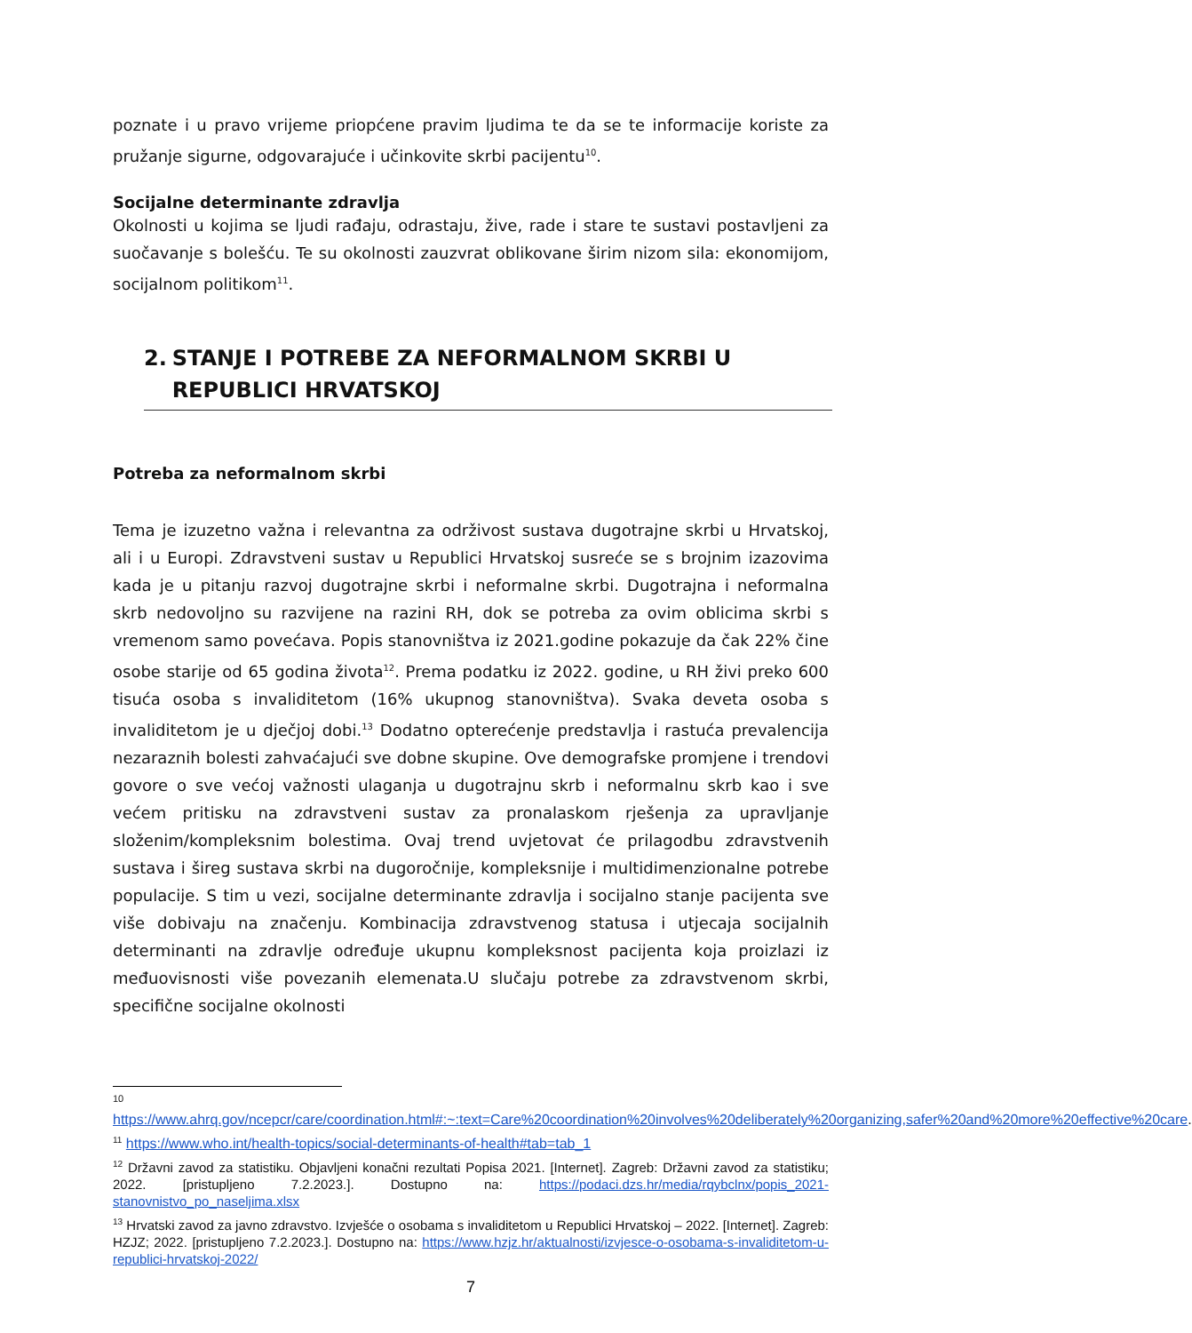poznate i u pravo vrijeme priopćene pravim ljudima te da se te informacije koriste za pružanje sigurne, odgovarajuće i učinkovite skrbi pacijentu<sup>10</sup>.
Socijalne determinante zdravlja
Okolnosti u kojima se ljudi rađaju, odrastaju, žive, rade i stare te sustavi postavljeni za suočavanje s bolešću. Te su okolnosti zauzvrat oblikovane širim nizom sila: ekonomijom, socijalnom politikom<sup>11</sup>.
2. STANJE I POTREBE ZA NEFORMALNOM SKRBI U REPUBLICI HRVATSKOJ
Potreba za neformalnom skrbi
Tema je izuzetno važna i relevantna za održivost sustava dugotrajne skrbi u Hrvatskoj, ali i u Europi. Zdravstveni sustav u Republici Hrvatskoj susreće se s brojnim izazovima kada je u pitanju razvoj dugotrajne skrbi i neformalne skrbi. Dugotrajna i neformalna skrb nedovoljno su razvijene na razini RH, dok se potreba za ovim oblicima skrbi s vremenom samo povećava. Popis stanovništva iz 2021.godine pokazuje da čak 22% čine osobe starije od 65 godina života<sup>12</sup>. Prema podatku iz 2022. godine, u RH živi preko 600 tisuća osoba s invaliditetom (16% ukupnog stanovništva). Svaka deveta osoba s invaliditetom je u dječjoj dobi.<sup>13</sup> Dodatno opterećenje predstavlja i rastuća prevalencija nezaraznih bolesti zahvaćajući sve dobne skupine. Ove demografske promjene i trendovi govore o sve većoj važnosti ulaganja u dugotrajnu skrb i neformalnu skrb kao i sve većem pritisku na zdravstveni sustav za pronalaskom rješenja za upravljanje složenim/kompleksnim bolestima. Ovaj trend uvjetovat će prilagodbu zdravstvenih sustava i šireg sustava skrbi na dugoročnije, kompleksnije i multidimenzionalne potrebe populacije. S tim u vezi, socijalne determinante zdravlja i socijalno stanje pacijenta sve više dobivaju na značenju. Kombinacija zdravstvenog statusa i utjecaja socijalnih determinanti na zdravlje određuje ukupnu kompleksnost pacijenta koja proizlazi iz međuovisnosti više povezanih elemenata.U slučaju potrebe za zdravstvenom skrbi, specifične socijalne okolnosti
10
https://www.ahrq.gov/ncepcr/care/coordination.html#:~:text=Care%20coordination%20involves%20deliberately%20organizing,safer%20and%20more%20effective%20care.
<sup>11</sup> https://www.who.int/health-topics/social-determinants-of-health#tab=tab_1
<sup>12</sup> Državni zavod za statistiku. Objavljeni konačni rezultati Popisa 2021. [Internet]. Zagreb: Državni zavod za statistiku; 2022. [pristupljeno 7.2.2023.]. Dostupno na: https://podaci.dzs.hr/media/rqybclnx/popis_2021-stanovnistvo_po_naseljima.xlsx
<sup>13</sup> Hrvatski zavod za javno zdravstvo. Izvješće o osobama s invaliditetom u Republici Hrvatskoj – 2022. [Internet]. Zagreb: HZJZ; 2022. [pristupljeno 7.2.2023.]. Dostupno na: https://www.hzjz.hr/aktualnosti/izvjesce-o-osobama-s-invaliditetom-u-republici-hrvatskoj-2022/
7